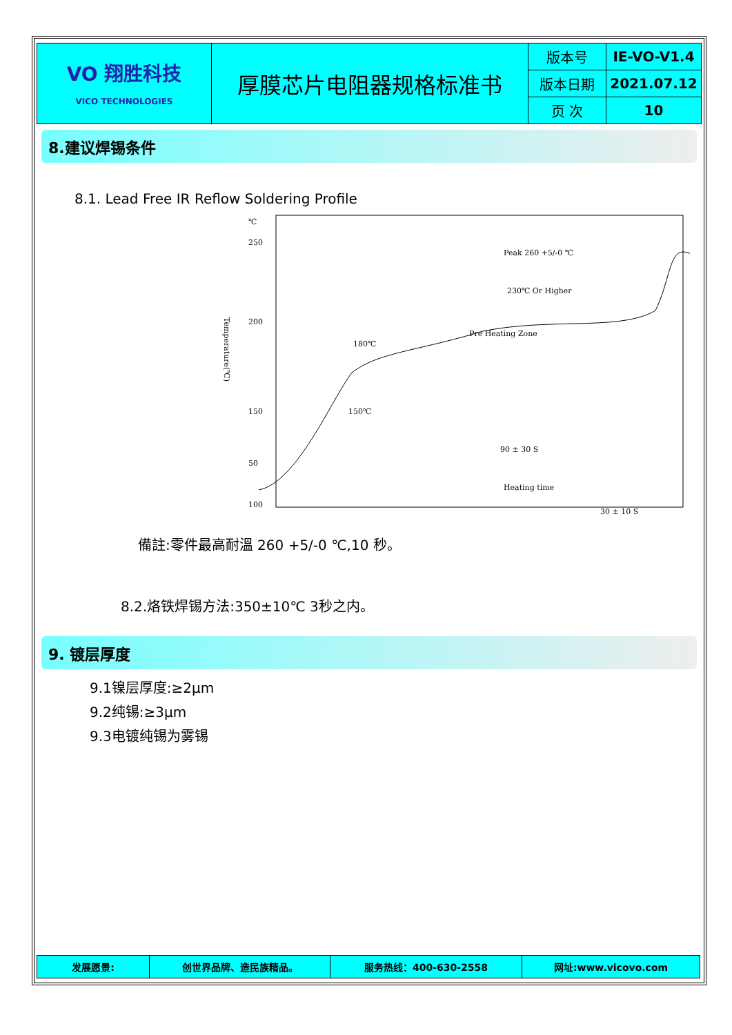| VO 翔胜科技 VICO TECHNOLOGIES | 厚膜芯片电阻器规格标准书 | 版本号 | IE-VO-V1.4 |
| | | 版本日期 | 2021.07.12 |
| | | 页 次 | 10 |
8.建议焊锡条件
8.1. Lead Free IR Reflow Soldering Profile
℃
250
200
150
100
Temperature(℃)
Peak 260 +5/-0 ℃
230℃ Or Higher
Pre Heating Zone
180℃
150℃
90 ± 30 S
50
30 ± 10 S
Heating time
備註:零件最高耐溫 260 +5/-0 ℃,10 秒。
8.2.烙铁焊锡方法:350±10℃ 3秒之内。
9. 镀层厚度
9.1镍层厚度:≥2μm
9.2纯锡:≥3μm
9.3电镀纯锡为雾锡
| 发展愿景: | 创世界品牌、造民族精品。 | 服务热线：400-630-2558 | 网址:www.vicovo.com |